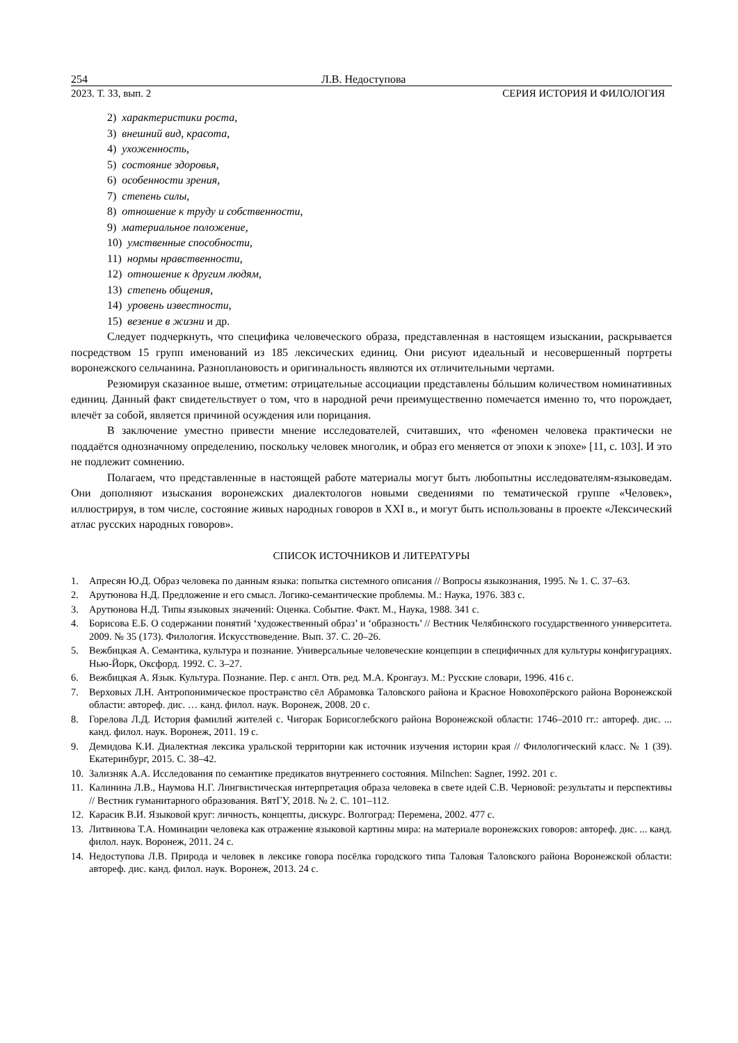254 Л.В. Недоступова
2023. Т. 33, вып. 2 СЕРИЯ ИСТОРИЯ И ФИЛОЛОГИЯ
2) характеристики роста,
3) внешний вид, красота,
4) ухоженность,
5) состояние здоровья,
6) особенности зрения,
7) степень силы,
8) отношение к труду и собственности,
9) материальное положение,
10) умственные способности,
11) нормы нравственности,
12) отношение к другим людям,
13) степень общения,
14) уровень известности,
15) везение в жизни и др.
Следует подчеркнуть, что специфика человеческого образа, представленная в настоящем изыскании, раскрывается посредством 15 групп именований из 185 лексических единиц. Они рисуют идеальный и несовершенный портреты воронежского сельчанина. Разноплановость и оригинальность являются их отличительными чертами.
Резюмируя сказанное выше, отметим: отрицательные ассоциации представлены бóльшим количеством номинативных единиц. Данный факт свидетельствует о том, что в народной речи преимущественно помечается именно то, что порождает, влечёт за собой, является причиной осуждения или порицания.
В заключение уместно привести мнение исследователей, считавших, что «феномен человека практически не поддаётся однозначному определению, поскольку человек многолик, и образ его меняется от эпохи к эпохе» [11, с. 103]. И это не подлежит сомнению.
Полагаем, что представленные в настоящей работе материалы могут быть любопытны исследователям-языковедам. Они дополняют изыскания воронежских диалектологов новыми сведениями по тематической группе «Человек», иллюстрируя, в том числе, состояние живых народных говоров в XXI в., и могут быть использованы в проекте «Лексический атлас русских народных говоров».
СПИСОК ИСТОЧНИКОВ И ЛИТЕРАТУРЫ
1. Апресян Ю.Д. Образ человека по данным языка: попытка системного описания // Вопросы языкознания, 1995. № 1. С. 37–63.
2. Арутюнова Н.Д. Предложение и его смысл. Логико-семантические проблемы. М.: Наука, 1976. 383 с.
3. Арутюнова Н.Д. Типы языковых значений: Оценка. Событие. Факт. М., Наука, 1988. 341 с.
4. Борисова Е.Б. О содержании понятий ‘художественный образ’ и ‘образность’ // Вестник Челябинского государственного университета. 2009. № 35 (173). Филология. Искусствоведение. Вып. 37. С. 20–26.
5. Вежбицкая А. Семантика, культура и познание. Универсальные человеческие концепции в специфичных для культуры конфигурациях. Нью-Йорк, Оксфорд. 1992. С. 3–27.
6. Вежбицкая А. Язык. Культура. Познание. Пер. с англ. Отв. ред. М.А. Кронгауз. М.: Русские словари, 1996. 416 с.
7. Верховых Л.Н. Антропонимическое пространство сёл Абрамовка Таловского района и Красное Новохопёрского района Воронежской области: автореф. дис. … канд. филол. наук. Воронеж, 2008. 20 с.
8. Горелова Л.Д. История фамилий жителей с. Чигорак Борисоглебского района Воронежской области: 1746–2010 гг.: автореф. дис. ... канд. филол. наук. Воронеж, 2011. 19 с.
9. Демидова К.И. Диалектная лексика уральской территории как источник изучения истории края // Филологический класс. № 1 (39). Екатеринбург, 2015. С. 38–42.
10. Зализняк А.А. Исследования по семантике предикатов внутреннего состояния. Milnchen: Sagner, 1992. 201 с.
11. Калинина Л.В., Наумова Н.Г. Лингвистическая интерпретация образа человека в свете идей С.В. Черновой: результаты и перспективы // Вестник гуманитарного образования. ВятГУ, 2018. № 2. С. 101–112.
12. Карасик В.И. Языковой круг: личность, концепты, дискурс. Волгоград: Перемена, 2002. 477 с.
13. Литвинова Т.А. Номинации человека как отражение языковой картины мира: на материале воронежских говоров: автореф. дис. ... канд. филол. наук. Воронеж, 2011. 24 с.
14. Недоступова Л.В. Природа и человек в лексике говора посёлка городского типа Таловая Таловского района Воронежской области: автореф. дис. канд. филол. наук. Воронеж, 2013. 24 с.